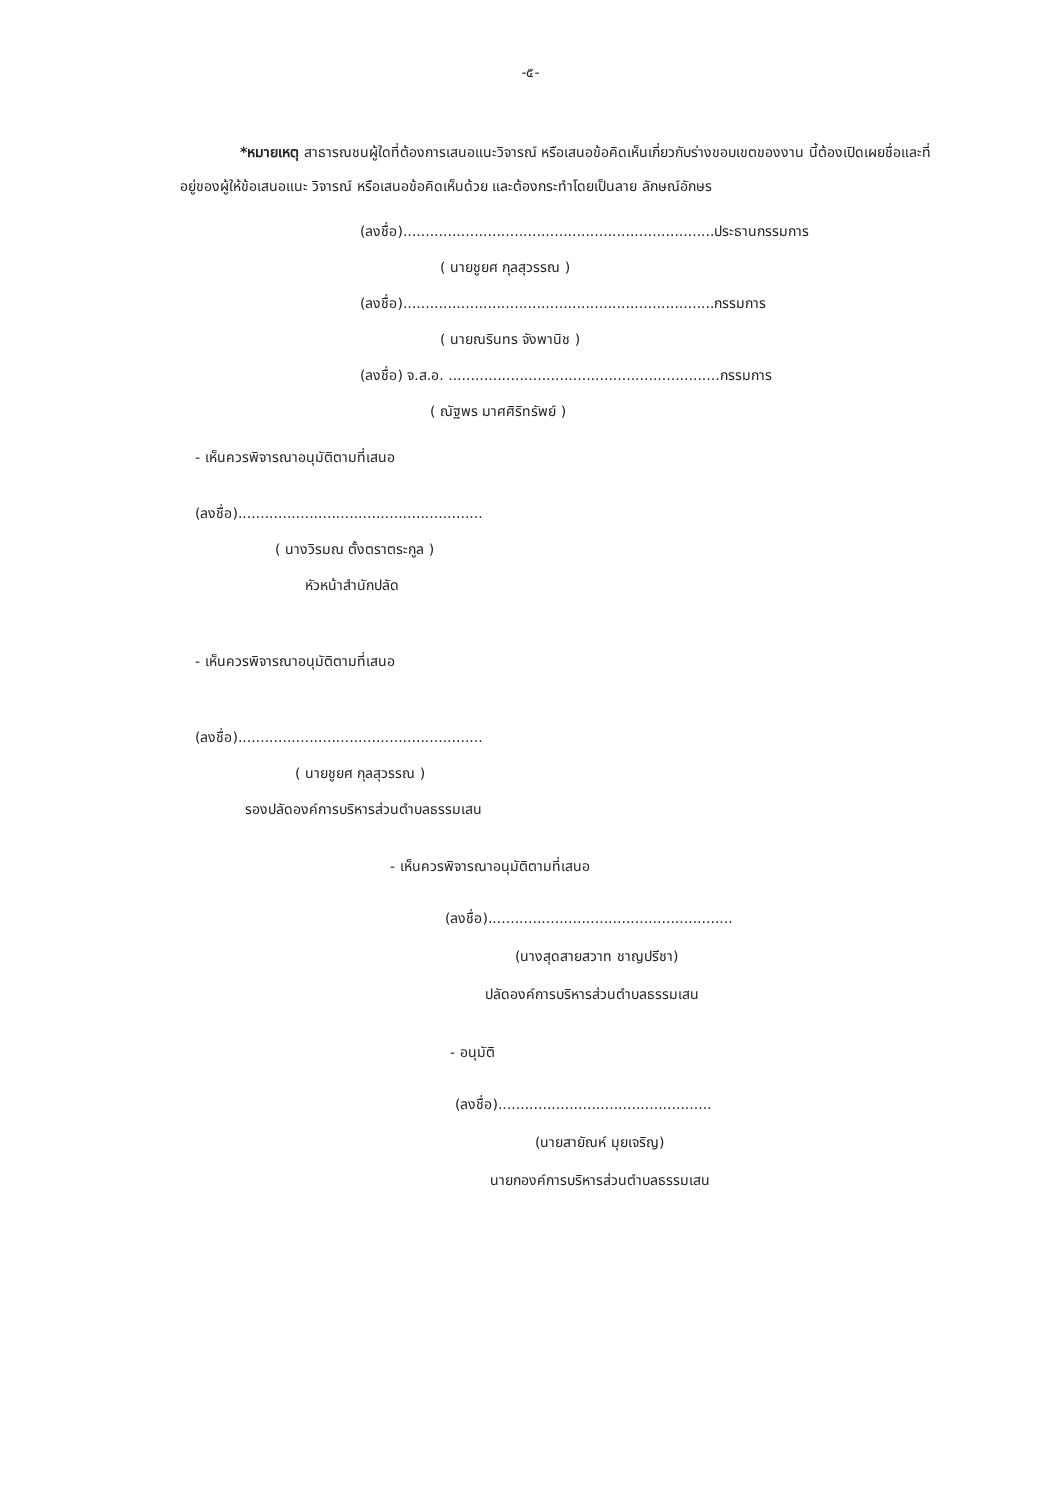-๕-
*หมายเหตุ สาธารณชนผู้ใดที่ต้องการเสนอแนะวิจารณ์ หรือเสนอข้อคิดเห็นเกี่ยวกับร่างขอบเขตของงาน นี้ต้องเปิดเผยชื่อและที่อยู่ของผู้ให้ข้อเสนอแนะ วิจารณ์ หรือเสนอข้อคิดเห็นด้วย และต้องกระทำโดยเป็นลาย ลักษณ์อักษร
(ลงชื่อ)......................................................................ประธานกรรมการ
( นายชูยศ กุลสุวรรณ )
(ลงชื่อ)......................................................................กรรมการ
( นายณรินทร จังพานิช )
(ลงชื่อ) จ.ส.อ. .............................................................กรรมการ
( ณัฐพร มาศศิริทรัพย์ )
- เห็นควรพิจารณาอนุมัติตามที่เสนอ
(ลงชื่อ).......................................................
( นางวิรมณ ตั้งตราตระกูล )
หัวหน้าสำนักปลัด
- เห็นควรพิจารณาอนุมัติตามที่เสนอ
(ลงชื่อ).......................................................
( นายชูยศ กุลสุวรรณ )
รองปลัดองค์การบริหารส่วนตำบลธรรมเสน
- เห็นควรพิจารณาอนุมัติตามที่เสนอ
(ลงชื่อ).......................................................
(นางสุดสายสวาท ชาญปรีชา)
ปลัดองค์การบริหารส่วนตำบลธรรมเสน
- อนุมัติ
(ลงชื่อ)................................................
(นายสายัณห์ มุยเจริญ)
นายกองค์การบริหารส่วนตำบลธรรมเสน